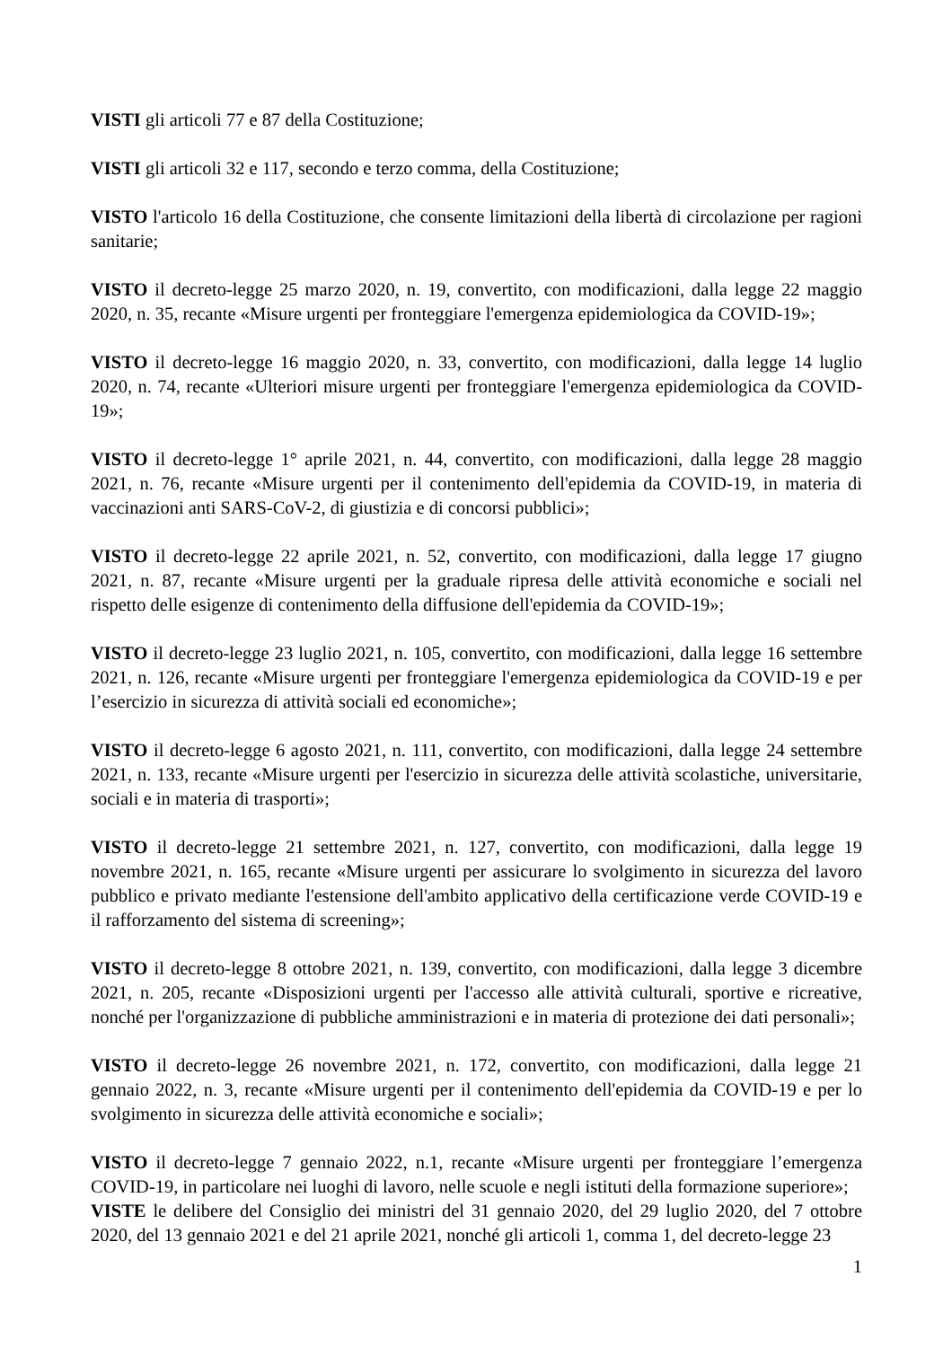VISTI gli articoli 77 e 87 della Costituzione;
VISTI gli articoli 32 e 117, secondo e terzo comma, della Costituzione;
VISTO l'articolo 16 della Costituzione, che consente limitazioni della libertà di circolazione per ragioni sanitarie;
VISTO il decreto-legge 25 marzo 2020, n. 19, convertito, con modificazioni, dalla legge 22 maggio 2020, n. 35, recante «Misure urgenti per fronteggiare l'emergenza epidemiologica da COVID-19»;
VISTO il decreto-legge 16 maggio 2020, n. 33, convertito, con modificazioni, dalla legge 14 luglio 2020, n. 74, recante «Ulteriori misure urgenti per fronteggiare l'emergenza epidemiologica da COVID-19»;
VISTO il decreto-legge 1° aprile 2021, n. 44, convertito, con modificazioni, dalla legge 28 maggio 2021, n. 76, recante «Misure urgenti per il contenimento dell'epidemia da COVID-19, in materia di vaccinazioni anti SARS-CoV-2, di giustizia e di concorsi pubblici»;
VISTO il decreto-legge 22 aprile 2021, n. 52, convertito, con modificazioni, dalla legge 17 giugno 2021, n. 87, recante «Misure urgenti per la graduale ripresa delle attività economiche e sociali nel rispetto delle esigenze di contenimento della diffusione dell'epidemia da COVID-19»;
VISTO il decreto-legge 23 luglio 2021, n. 105, convertito, con modificazioni, dalla legge 16 settembre 2021, n. 126, recante «Misure urgenti per fronteggiare l'emergenza epidemiologica da COVID-19 e per l’esercizio in sicurezza di attività sociali ed economiche»;
VISTO il decreto-legge 6 agosto 2021, n. 111, convertito, con modificazioni, dalla legge 24 settembre 2021, n. 133, recante «Misure urgenti per l'esercizio in sicurezza delle attività scolastiche, universitarie, sociali e in materia di trasporti»;
VISTO il decreto-legge 21 settembre 2021, n. 127, convertito, con modificazioni, dalla legge 19 novembre 2021, n. 165, recante «Misure urgenti per assicurare lo svolgimento in sicurezza del lavoro pubblico e privato mediante l'estensione dell'ambito applicativo della certificazione verde COVID-19 e il rafforzamento del sistema di screening»;
VISTO il decreto-legge 8 ottobre 2021, n. 139, convertito, con modificazioni, dalla legge 3 dicembre 2021, n. 205, recante «Disposizioni urgenti per l'accesso alle attività culturali, sportive e ricreative, nonché per l'organizzazione di pubbliche amministrazioni e in materia di protezione dei dati personali»;
VISTO il decreto-legge 26 novembre 2021, n. 172, convertito, con modificazioni, dalla legge 21 gennaio 2022, n. 3, recante «Misure urgenti per il contenimento dell'epidemia da COVID-19 e per lo svolgimento in sicurezza delle attività economiche e sociali»;
VISTO il decreto-legge 7 gennaio 2022, n.1, recante «Misure urgenti per fronteggiare l’emergenza COVID-19, in particolare nei luoghi di lavoro, nelle scuole e negli istituti della formazione superiore»;
VISTE le delibere del Consiglio dei ministri del 31 gennaio 2020, del 29 luglio 2020, del 7 ottobre 2020, del 13 gennaio 2021 e del 21 aprile 2021, nonché gli articoli 1, comma 1, del decreto-legge 23
1